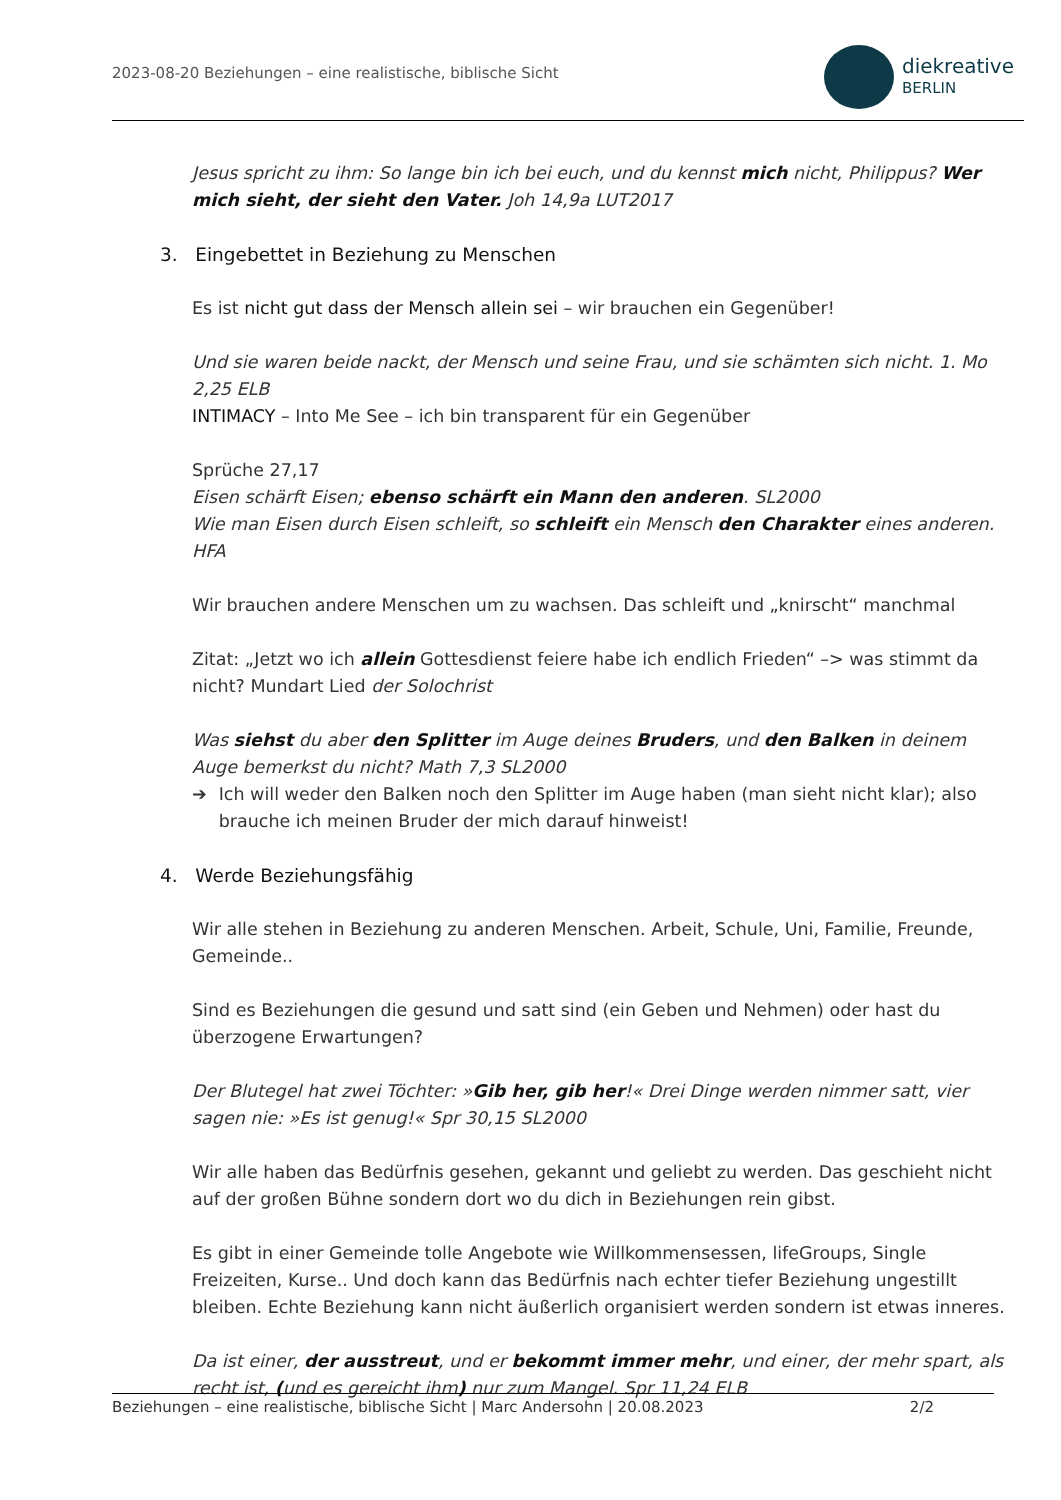2023-08-20 Beziehungen – eine realistische, biblische Sicht
diekreative
BERLIN
Jesus spricht zu ihm: So lange bin ich bei euch, und du kennst mich nicht, Philippus? Wer mich sieht, der sieht den Vater. Joh 14,9a LUT2017
3. Eingebettet in Beziehung zu Menschen
Es ist nicht gut dass der Mensch allein sei – wir brauchen ein Gegenüber!
Und sie waren beide nackt, der Mensch und seine Frau, und sie schämten sich nicht. 1. Mo 2,25 ELB
INTIMACY – Into Me See – ich bin transparent für ein Gegenüber
Sprüche 27,17
Eisen schärft Eisen; ebenso schärft ein Mann den anderen. SL2000
Wie man Eisen durch Eisen schleift, so schleift ein Mensch den Charakter eines anderen. HFA
Wir brauchen andere Menschen um zu wachsen. Das schleift und „knirscht“ manchmal
Zitat: „Jetzt wo ich allein Gottesdienst feiere habe ich endlich Frieden“ –> was stimmt da nicht? Mundart Lied der Solochrist
Was siehst du aber den Splitter im Auge deines Bruders, und den Balken in deinem Auge bemerkst du nicht? Math 7,3 SL2000
➔ Ich will weder den Balken noch den Splitter im Auge haben (man sieht nicht klar); also brauche ich meinen Bruder der mich darauf hinweist!
4. Werde Beziehungsfähig
Wir alle stehen in Beziehung zu anderen Menschen. Arbeit, Schule, Uni, Familie, Freunde, Gemeinde..
Sind es Beziehungen die gesund und satt sind (ein Geben und Nehmen) oder hast du überzogene Erwartungen?
Der Blutegel hat zwei Töchter: »Gib her, gib her!« Drei Dinge werden nimmer satt, vier sagen nie: »Es ist genug!« Spr 30,15 SL2000
Wir alle haben das Bedürfnis gesehen, gekannt und geliebt zu werden. Das geschieht nicht auf der großen Bühne sondern dort wo du dich in Beziehungen rein gibst.
Es gibt in einer Gemeinde tolle Angebote wie Willkommensessen, lifeGroups, Single Freizeiten, Kurse.. Und doch kann das Bedürfnis nach echter tiefer Beziehung ungestillt bleiben. Echte Beziehung kann nicht äußerlich organisiert werden sondern ist etwas inneres.
Da ist einer, der ausstreut, und er bekommt immer mehr, und einer, der mehr spart, als recht ist, (und es gereicht ihm) nur zum Mangel. Spr 11,24 ELB
Beziehungen – eine realistische, biblische Sicht | Marc Andersohn | 20.08.2023 2/2